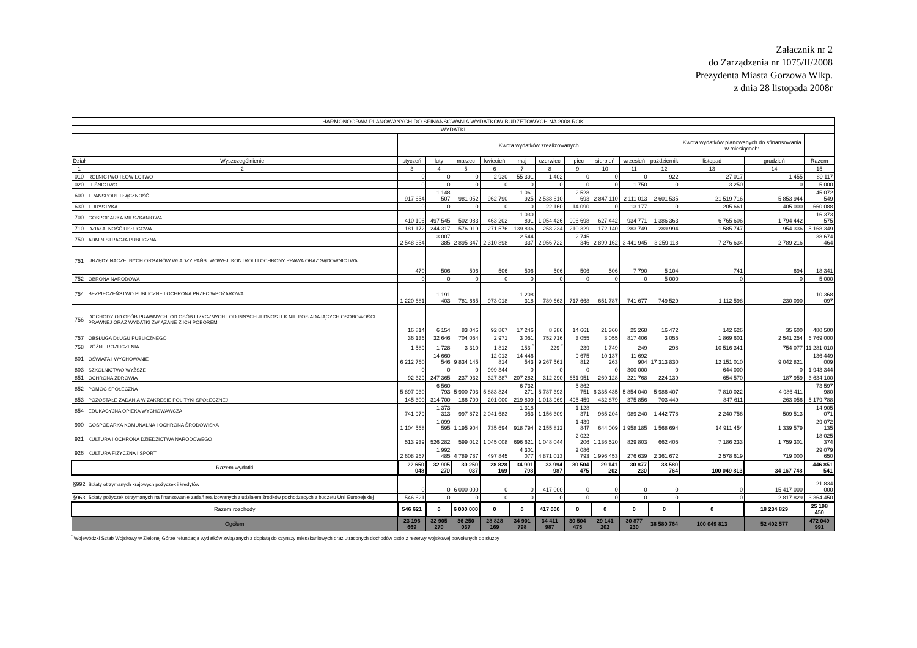Załacznik nr 2
do Zarządzenia nr 1075/II/2008
Prezydenta Miasta Gorzowa Wlkp.
z dnia 28 listopada 2008r
| HARMONOGRAM PLANOWANYCH DO SFINANSOWANIA WYDATKOW BUDZETOWYCH NA 2008 ROK | | | | | | | | | | | | | | |
| WYDATKI | | | | | | | | | | | | | | |
| | | Kwota wydatków zrealizowanych | | | | | | | | | | Kwota wydatków planowanych do sfinansowania w miesiącach: | | |
| Dział | Wyszczególnienie | styczeń | luty | marzec | kwiecień | maj | czerwiec | lipiec | sierpień | wrzesień | październik | listopad | grudzień | Razem |
| 1 | 2 | 3 | 4 | 5 | 6 | 7 | 8 | 9 | 10 | 11 | 12 | 13 | 14 | 15 |
| 010 | ROLNICTWO I ŁOWIECTWO | 0 | 0 | 0 | 2 930 | 55 391 | 1 402 | 0 | 0 | 0 | 922 | 27 017 | 1 455 | 89 117 |
| 020 | LEŚNICTWO | 0 | 0 | 0 | 0 | 0 | 0 | 0 | 0 | 1 750 | 0 | 3 250 | 0 | 5 000 |
| 600 | TRANSPORT I ŁĄCZNOŚĆ | 917 654 | 1 148 507 | 981 052 | 962 790 | 1 061 925 | 2 538 610 | 2 528 693 | 2 847 110 | 2 111 013 | 2 601 535 | 21 519 716 | 5 853 944 | 45 072 549 |
| 630 | TURYSTYKA | 0 | 0 | 0 | 0 | 0 | 22 160 | 14 090 | 0 | 13 177 | 0 | 205 661 | 405 000 | 660 088 |
| 700 | GOSPODARKA MIESZKANIOWA | 410 106 | 497 545 | 502 083 | 463 202 | 1 030 891 | 1 054 426 | 906 698 | 627 442 | 934 771 | 1 386 363 | 6 765 606 | 1 794 442 | 16 373 575 |
| 710 | DZIAŁALNOŚĆ USŁUGOWA | 181 172 | 244 317 | 576 919 | 271 576 | 139 836 | 258 234 | 210 329 | 172 140 | 283 749 | 289 994 | 1 585 747 | 954 336 | 5 168 349 |
| 750 | ADMINISTRACJA PUBLICZNA | 2 548 354 | 3 007 385 | 2 895 347 | 2 310 898 | 2 544 337 | 2 956 722 | 2 745 346 | 2 899 162 | 3 441 945 | 3 259 118 | 7 276 634 | 2 789 216 | 38 674 464 |
| 751 | URZĘDY NACZELNYCH ORGANÓW WŁADZY PAŃSTWOWEJ, KONTROLI I OCHRONY PRAWA ORAZ SĄDOWNICTWA | 470 | 506 | 506 | 506 | 506 | 506 | 506 | 506 | 7 790 | 5 104 | 741 | 694 | 18 341 |
| 752 | OBRONA NARODOWA | 0 | 0 | 0 | 0 | 0 | 0 | 0 | 0 | 0 | 5 000 | 0 | 0 | 5 000 |
| 754 | BEZPIECZEŃSTWO PUBLICZNE I OCHRONA PRZECIWPOŻAROWA | 1 220 681 | 1 191 403 | 781 665 | 973 018 | 1 208 318 | 789 663 | 717 668 | 651 787 | 741 677 | 749 529 | 1 112 598 | 230 090 | 10 368 097 |
| 756 | DOCHODY OD OSÓB PRAWNYCH, OD OSÓB FIZYCZNYCH I OD INNYCH JEDNOSTEK NIE POSIADAJĄCYCH OSOBOWOŚCI PRAWNEJ ORAZ WYDATKI ZWIĄZANE Z ICH POBOREM | 16 814 | 6 154 | 83 046 | 92 867 | 17 246 | 8 386 | 14 661 | 21 360 | 25 268 | 16 472 | 142 626 | 35 600 | 480 500 |
| 757 | OBSŁUGA DŁUGU PUBLICZNEGO | 36 136 | 32 646 | 704 054 | 2 971 | 3 051 | 752 716 | 3 055 | 3 055 | 817 406 | 3 055 | 1 869 601 | 2 541 254 | 6 769 000 |
| 758 | RÓŻNE ROZLICZENIA | 1 589 | 1 728 | 3 310 | 1 812 | -153 <sup>*</sup> | -229 <sup>*</sup> | 239 | 1 749 | 249 | 298 | 10 516 341 | 754 077 | 11 281 010 |
| 801 | OŚWIATA I WYCHOWANIE | 6 212 760 | 14 660 546 | 9 834 145 | 12 013 814 | 14 446 543 | 9 267 561 | 9 675 812 | 10 137 263 | 11 692 904 | 17 313 830 | 12 151 010 | 9 042 821 | 136 449 009 |
| 803 | SZKOLNICTWO WYŻSZE | 0 | 0 | 0 | 999 344 | 0 | 0 | 0 | 0 | 300 000 | 0 | 644 000 | 0 | 1 943 344 |
| 851 | OCHRONA ZDROWIA | 92 329 | 247 365 | 237 932 | 327 387 | 207 282 | 312 290 | 651 951 | 269 128 | 221 768 | 224 139 | 654 570 | 187 959 | 3 634 100 |
| 852 | POMOC SPOŁECZNA | 5 897 930 | 6 560 793 | 5 900 703 | 5 883 824 | 6 732 271 | 5 787 393 | 5 862 751 | 6 335 435 | 5 854 040 | 5 986 407 | 7 810 022 | 4 986 411 | 73 597 980 |
| 853 | POZOSTAŁE ZADANIA W ZAKRESIE POLITYKI SPOŁECZNEJ | 145 300 | 314 700 | 166 700 | 201 000 | 219 809 | 1 013 969 | 495 459 | 432 879 | 375 856 | 703 449 | 847 611 | 263 056 | 5 179 788 |
| 854 | EDUKACYJNA OPIEKA WYCHOWAWCZA | 741 979 | 1 373 313 | 997 872 | 2 041 683 | 1 318 053 | 1 156 309 | 1 128 371 | 965 204 | 989 240 | 1 442 778 | 2 240 756 | 509 513 | 14 905 071 |
| 900 | GOSPODARKA KOMUNALNA I OCHRONA ŚRODOWISKA | 1 104 568 | 1 099 595 | 1 195 904 | 735 694 | 918 794 | 2 155 812 | 1 439 847 | 644 009 | 1 958 185 | 1 568 694 | 14 911 454 | 1 339 579 | 29 072 135 |
| 921 | KULTURA I OCHRONA DZIEDZICTWA NARODOWEGO | 513 939 | 526 282 | 599 012 | 1 045 008 | 696 621 | 1 048 044 | 2 022 206 | 1 136 520 | 829 803 | 662 405 | 7 186 233 | 1 759 301 | 18 025 374 |
| 926 | KULTURA FIZYCZNA I SPORT | 2 608 267 | 1 992 485 | 4 789 787 | 497 845 | 4 301 077 | 4 871 013 | 2 086 793 | 1 996 453 | 276 639 | 2 361 672 | 2 578 619 | 719 000 | 29 079 650 |
| Razem wydatki | | 22 650 048 | 32 905 270 | 30 250 037 | 28 828 169 | 34 901 798 | 33 994 987 | 30 504 475 | 29 141 202 | 30 877 230 | 38 580 764 | 100 049 813 | 34 167 748 | 446 851 541 |
| §992 | Spłaty otrzymanych krajowych pożyczek i kredytów | 0 | 0 | 6 000 000 | 0 | 0 | 417 000 | 0 | 0 | 0 | 0 | 0 | 15 417 000 | 21 834 000 |
| §963 | Spłaty pożyczek otrzymanych na finansowanie zadań realizowanych z udziałem środków pochodzących z budżetu Unii Europejskiej | 546 621 | 0 | 0 | 0 | 0 | 0 | 0 | 0 | 0 | 0 | 0 | 2 817 829 | 3 364 450 |
| Razem rozchody | | 546 621 | 0 | 6 000 000 | 0 | 0 | 417 000 | 0 | 0 | 0 | 0 | 0 | 18 234 829 | 25 198 450 |
| Ogółem | | 23 196 669 | 32 905 270 | 36 250 037 | 28 828 169 | 34 901 798 | 34 411 987 | 30 504 475 | 29 141 202 | 30 877 230 | 38 580 764 | 100 049 813 | 52 402 577 | 472 049 991 |
<sup>*</sup> Wojewódzki Sztab Wojskowy w Zielonej Górze refundacja wydatków związanych z dopłatą do czynszy mieszkaniowych oraz utraconych dochodów osób z rezerwy wojskowej powołanych do służby